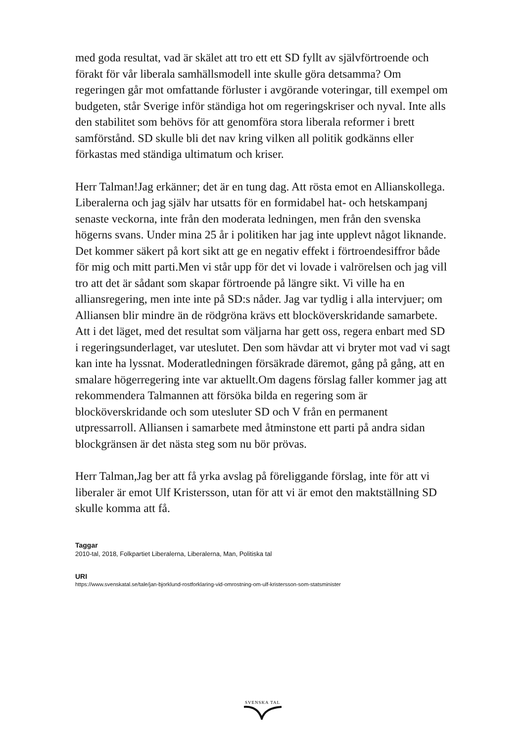med goda resultat, vad är skälet att tro ett ett SD fyllt av självförtroende och förakt för vår liberala samhällsmodell inte skulle göra detsamma? Om regeringen går mot omfattande förluster i avgörande voteringar, till exempel om budgeten, står Sverige inför ständiga hot om regeringskriser och nyval. Inte alls den stabilitet som behövs för att genomföra stora liberala reformer i brett samförstånd. SD skulle bli det nav kring vilken all politik godkänns eller förkastas med ständiga ultimatum och kriser.
Herr Talman!Jag erkänner; det är en tung dag. Att rösta emot en Allianskollega. Liberalerna och jag själv har utsatts för en formidabel hat- och hetskampanj senaste veckorna, inte från den moderata ledningen, men från den svenska högerns svans. Under mina 25 år i politiken har jag inte upplevt något liknande. Det kommer säkert på kort sikt att ge en negativ effekt i förtroendesiffror både för mig och mitt parti.Men vi står upp för det vi lovade i valrörelsen och jag vill tro att det är sådant som skapar förtroende på längre sikt. Vi ville ha en alliansregering, men inte inte på SD:s nåder. Jag var tydlig i alla intervjuer; om Alliansen blir mindre än de rödgröna krävs ett blocköverskridande samarbete. Att i det läget, med det resultat som väljarna har gett oss, regera enbart med SD i regeringsunderlaget, var uteslutet. Den som hävdar att vi bryter mot vad vi sagt kan inte ha lyssnat. Moderatledningen försäkrade däremot, gång på gång, att en smalare högerregering inte var aktuellt.Om dagens förslag faller kommer jag att rekommendera Talmannen att försöka bilda en regering som är blocköverskridande och som utesluter SD och V från en permanent utpressarroll. Alliansen i samarbete med åtminstone ett parti på andra sidan blockgränsen är det nästa steg som nu bör prövas.
Herr Talman,Jag ber att få yrka avslag på föreliggande förslag, inte för att vi liberaler är emot Ulf Kristersson, utan för att vi är emot den maktställning SD skulle komma att få.
Taggar
2010-tal, 2018, Folkpartiet Liberalerna, Liberalerna, Man, Politiska tal
URI
https://www.svenskatal.se/tale/jan-bjorklund-rostforklaring-vid-omrostning-om-ulf-kristersson-som-statsminister
SVENSKA TAL